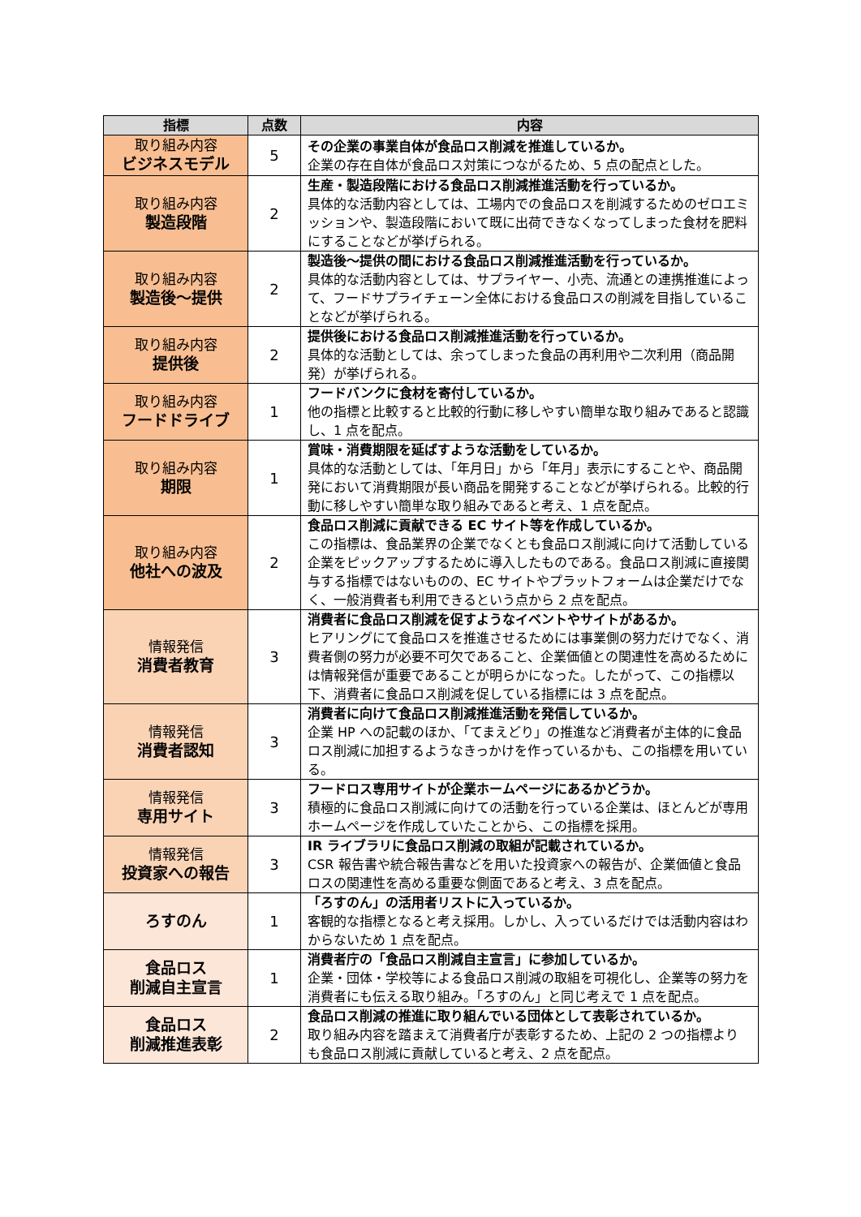| 指標 | 点数 | 内容 |
| --- | --- | --- |
| 取り組み内容 ビジネスモデル | 5 | その企業の事業自体が食品ロス削減を推進しているか。 企業の存在自体が食品ロス対策につながるため、5 点の配点とした。 |
| 取り組み内容 製造段階 | 2 | 生産・製造段階における食品ロス削減推進活動を行っているか。 具体的な活動内容としては、工場内での食品ロスを削減するためのゼロエミッションや、製造段階において既に出荷できなくなってしまった食材を肥料にすることなどが挙げられる。 |
| 取り組み内容 製造後～提供 | 2 | 製造後～提供の間における食品ロス削減推進活動を行っているか。 具体的な活動内容としては、サプライヤー、小売、流通との連携推進によって、フードサプライチェーン全体における食品ロスの削減を目指していることなどが挙げられる。 |
| 取り組み内容 提供後 | 2 | 提供後における食品ロス削減推進活動を行っているか。 具体的な活動としては、余ってしまった食品の再利用や二次利用（商品開発）が挙げられる。 |
| 取り組み内容 フードドライブ | 1 | フードバンクに食材を寄付しているか。 他の指標と比較すると比較的行動に移しやすい簡単な取り組みであると認識し、1 点を配点。 |
| 取り組み内容 期限 | 1 | 賞味・消費期限を延ばすような活動をしているか。 具体的な活動としては、「年月日」から「年月」表示にすることや、商品開発において消費期限が長い商品を開発することなどが挙げられる。比較的行動に移しやすい簡単な取り組みであると考え、1 点を配点。 |
| 取り組み内容 他社への波及 | 2 | 食品ロス削減に貢献できる EC サイト等を作成しているか。 この指標は、食品業界の企業でなくとも食品ロス削減に向けて活動している企業をピックアップするために導入したものである。食品ロス削減に直接関与する指標ではないものの、EC サイトやプラットフォームは企業だけでなく、一般消費者も利用できるという点から 2 点を配点。 |
| 情報発信 消費者教育 | 3 | 消費者に食品ロス削減を促すようなイベントやサイトがあるか。 ヒアリングにて食品ロスを推進させるためには事業側の努力だけでなく、消費者側の努力が必要不可欠であること、企業価値との関連性を高めるためには情報発信が重要であることが明らかになった。したがって、この指標以下、消費者に食品ロス削減を促している指標には 3 点を配点。 |
| 情報発信 消費者認知 | 3 | 消費者に向けて食品ロス削減推進活動を発信しているか。 企業 HP への記載のほか、「てまえどり」の推進など消費者が主体的に食品ロス削減に加担するようなきっかけを作っているかも、この指標を用いている。 |
| 情報発信 専用サイト | 3 | フードロス専用サイトが企業ホームページにあるかどうか。 積極的に食品ロス削減に向けての活動を行っている企業は、ほとんどが専用ホームページを作成していたことから、この指標を採用。 |
| 情報発信 投資家への報告 | 3 | IR ライブラリに食品ロス削減の取組が記載されているか。 CSR 報告書や統合報告書などを用いた投資家への報告が、企業価値と食品ロスの関連性を高める重要な側面であると考え、3 点を配点。 |
| ろすのん | 1 | 「ろすのん」の活用者リストに入っているか。 客観的な指標となると考え採用。しかし、入っているだけでは活動内容はわからないため 1 点を配点。 |
| 食品ロス 削減自主宣言 | 1 | 消費者庁の「食品ロス削減自主宣言」に参加しているか。 企業・団体・学校等による食品ロス削減の取組を可視化し、企業等の努力を消費者にも伝える取り組み。「ろすのん」と同じ考えで 1 点を配点。 |
| 食品ロス 削減推進表彰 | 2 | 食品ロス削減の推進に取り組んでいる団体として表彰されているか。 取り組み内容を踏まえて消費者庁が表彰するため、上記の 2 つの指標よりも食品ロス削減に貢献していると考え、2 点を配点。 |